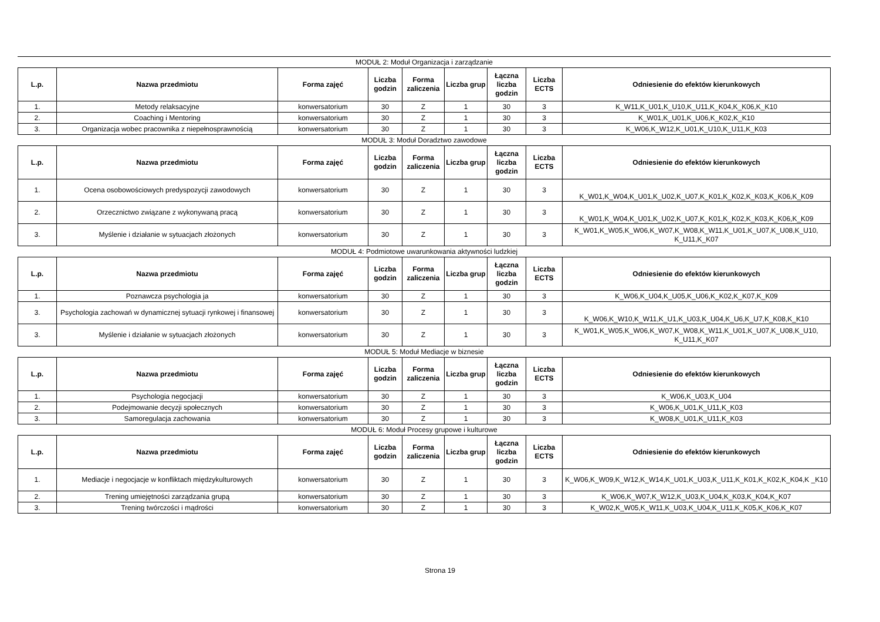MODUŁ 2: Moduł Organizacja i zarządzanie
| L.p. | Nazwa przedmiotu | Forma zajęć | Liczba godzin | Forma zaliczenia | Liczba grup | Łączna liczba godzin | Liczba ECTS | Odniesienie do efektów kierunkowych |
| --- | --- | --- | --- | --- | --- | --- | --- | --- |
| 1. | Metody relaksacyjne | konwersatorium | 30 | Z | 1 | 30 | 3 | K_W11,K_U01,K_U10,K_U11,K_K04,K_K06,K_K10 |
| 2. | Coaching i Mentoring | konwersatorium | 30 | Z | 1 | 30 | 3 | K_W01,K_U01,K_U06,K_K02,K_K10 |
| 3. | Organizacja wobec pracownika z niepełnosprawnością | konwersatorium | 30 | Z | 1 | 30 | 3 | K_W06,K_W12,K_U01,K_U10,K_U11,K_K03 |
MODUŁ 3: Moduł Doradztwo zawodowe
| L.p. | Nazwa przedmiotu | Forma zajęć | Liczba godzin | Forma zaliczenia | Liczba grup | Łączna liczba godzin | Liczba ECTS | Odniesienie do efektów kierunkowych |
| --- | --- | --- | --- | --- | --- | --- | --- | --- |
| 1. | Ocena osobowościowych predyspozycji zawodowych | konwersatorium | 30 | Z | 1 | 30 | 3 | K_W01,K_W04,K_U01,K_U02,K_U07,K_K01,K_K02,K_K03,K_K06,K_K09 |
| 2. | Orzecznictwo związane z wykonywaną pracą | konwersatorium | 30 | Z | 1 | 30 | 3 | K_W01,K_W04,K_U01,K_U02,K_U07,K_K01,K_K02,K_K03,K_K06,K_K09 |
| 3. | Myślenie i działanie w sytuacjach złożonych | konwersatorium | 30 | Z | 1 | 30 | 3 | K_W01,K_W05,K_W06,K_W07,K_W08,K_W11,K_U01,K_U07,K_U08,K_U10, K_U11,K_K07 |
MODUŁ 4: Podmiotowe uwarunkowania aktywności ludzkiej
| L.p. | Nazwa przedmiotu | Forma zajęć | Liczba godzin | Forma zaliczenia | Liczba grup | Łączna liczba godzin | Liczba ECTS | Odniesienie do efektów kierunkowych |
| --- | --- | --- | --- | --- | --- | --- | --- | --- |
| 1. | Poznawcza psychologia ja | konwersatorium | 30 | Z | 1 | 30 | 3 | K_W06,K_U04,K_U05,K_U06,K_K02,K_K07,K_K09 |
| 3. | Psychologia zachowań w dynamicznej sytuacji rynkowej i finansowej | konwersatorium | 30 | Z | 1 | 30 | 3 | K_W06,K_W10,K_W11,K_U1,K_U03,K_U04,K_U6,K_U7,K_K08,K_K10 |
| 3. | Myślenie i działanie w sytuacjach złożonych | konwersatorium | 30 | Z | 1 | 30 | 3 | K_W01,K_W05,K_W06,K_W07,K_W08,K_W11,K_U01,K_U07,K_U08,K_U10, K_U11,K_K07 |
MODUŁ 5: Moduł Mediacje w biznesie
| L.p. | Nazwa przedmiotu | Forma zajęć | Liczba godzin | Forma zaliczenia | Liczba grup | Łączna liczba godzin | Liczba ECTS | Odniesienie do efektów kierunkowych |
| --- | --- | --- | --- | --- | --- | --- | --- | --- |
| 1. | Psychologia negocjacji | konwersatorium | 30 | Z | 1 | 30 | 3 | K_W06,K_U03,K_U04 |
| 2. | Podejmowanie decyzji społecznych | konwersatorium | 30 | Z | 1 | 30 | 3 | K_W06,K_U01,K_U11,K_K03 |
| 3. | Samoregulacja zachowania | konwersatorium | 30 | Z | 1 | 30 | 3 | K_W08,K_U01,K_U11,K_K03 |
MODUŁ 6: Moduł Procesy grupowe i kulturowe
| L.p. | Nazwa przedmiotu | Forma zajęć | Liczba godzin | Forma zaliczenia | Liczba grup | Łączna liczba godzin | Liczba ECTS | Odniesienie do efektów kierunkowych |
| --- | --- | --- | --- | --- | --- | --- | --- | --- |
| 1. | Mediacje i negocjacje w konfliktach międzykulturowych | konwersatorium | 30 | Z | 1 | 30 | 3 | K_W06,K_W09,K_W12,K_W14,K_U01,K_U03,K_U11,K_K01,K_K02,K_K04,K _K10 |
| 2. | Trening umiejętności zarządzania grupą | konwersatorium | 30 | Z | 1 | 30 | 3 | K_W06,K_W07,K_W12,K_U03,K_U04,K_K03,K_K04,K_K07 |
| 3. | Trening twórczości i mądrości | konwersatorium | 30 | Z | 1 | 30 | 3 | K_W02,K_W05,K_W11,K_U03,K_U04,K_U11,K_K05,K_K06,K_K07 |
Strona 19